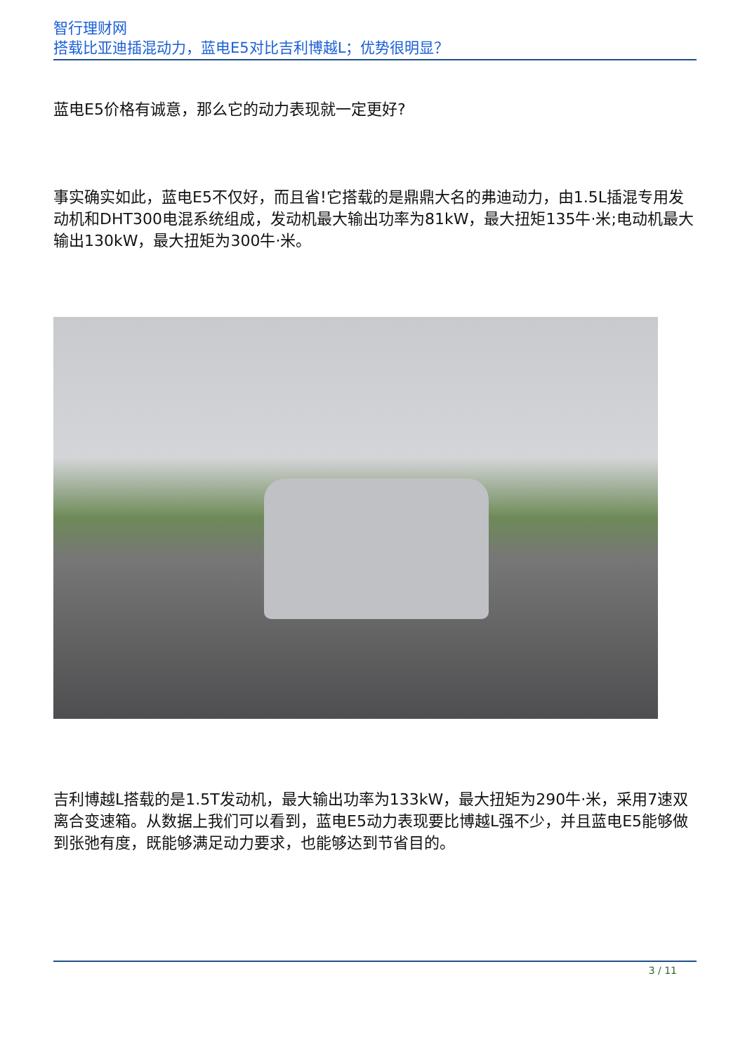智行理财网
搭载比亚迪插混动力，蓝电E5对比吉利博越L；优势很明显？
蓝电E5价格有诚意，那么它的动力表现就一定更好?
事实确实如此，蓝电E5不仅好，而且省!它搭载的是鼎鼎大名的弗迪动力，由1.5L插混专用发动机和DHT300电混系统组成，发动机最大输出功率为81kW，最大扭矩135牛·米;电动机最大输出130kW，最大扭矩为300牛·米。
吉利博越L搭载的是1.5T发动机，最大输出功率为133kW，最大扭矩为290牛·米，采用7速双离合变速箱。从数据上我们可以看到，蓝电E5动力表现要比博越L强不少，并且蓝电E5能够做到张弛有度，既能够满足动力要求，也能够达到节省目的。
3 / 11